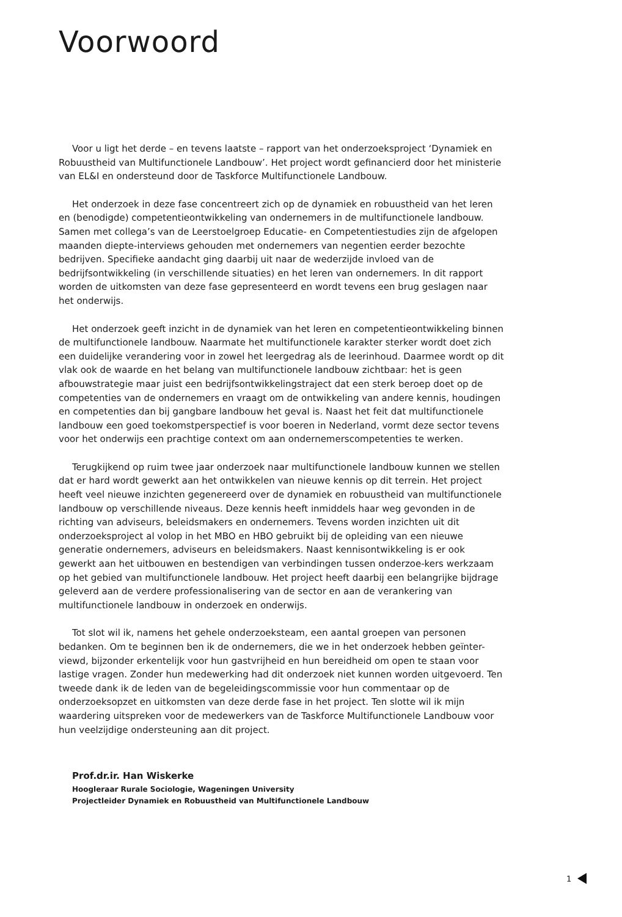Voorwoord
Voor u ligt het derde – en tevens laatste – rapport van het onderzoeksproject ‘Dynamiek en Robuustheid van Multifunctionele Landbouw’. Het project wordt gefinancierd door het ministerie van EL&I en ondersteund door de Taskforce Multifunctionele Landbouw.
Het onderzoek in deze fase concentreert zich op de dynamiek en robuustheid van het leren en (benodigde) competentieontwikkeling van ondernemers in de multifunctionele landbouw. Samen met collega’s van de Leerstoelgroep Educatie- en Competentiestudies zijn de afgelopen maanden diepte-interviews gehouden met ondernemers van negentien eerder bezochte bedrijven. Specifieke aandacht ging daarbij uit naar de wederzijde invloed van de bedrijfsontwikkeling (in verschillende situaties) en het leren van ondernemers. In dit rapport worden de uitkomsten van deze fase gepresenteerd en wordt tevens een brug geslagen naar het onderwijs.
Het onderzoek geeft inzicht in de dynamiek van het leren en competentieontwikkeling binnen de multifunctionele landbouw. Naarmate het multifunctionele karakter sterker wordt doet zich een duidelijke verandering voor in zowel het leergedrag als de leerinhoud. Daarmee wordt op dit vlak ook de waarde en het belang van multifunctionele landbouw zichtbaar: het is geen afbouwstrategie maar juist een bedrijfsontwikkelingstraject dat een sterk beroep doet op de competenties van de ondernemers en vraagt om de ontwikkeling van andere kennis, houdingen en competenties dan bij gangbare landbouw het geval is. Naast het feit dat multifunctionele landbouw een goed toekomstperspectief is voor boeren in Nederland, vormt deze sector tevens voor het onderwijs een prachtige context om aan ondernemerscompetenties te werken.
Terugkijkend op ruim twee jaar onderzoek naar multifunctionele landbouw kunnen we stellen dat er hard wordt gewerkt aan het ontwikkelen van nieuwe kennis op dit terrein. Het project heeft veel nieuwe inzichten gegenereerd over de dynamiek en robuustheid van multifunctionele landbouw op verschillende niveaus. Deze kennis heeft inmiddels haar weg gevonden in de richting van adviseurs, beleidsmakers en ondernemers. Tevens worden inzichten uit dit onderzoeksproject al volop in het MBO en HBO gebruikt bij de opleiding van een nieuwe generatie ondernemers, adviseurs en beleidsmakers. Naast kennisontwikkeling is er ook gewerkt aan het uitbouwen en bestendigen van verbindingen tussen onderzoe-kers werkzaam op het gebied van multifunctionele landbouw. Het project heeft daarbij een belangrijke bijdrage geleverd aan de verdere professionalisering van de sector en aan de verankering van multifunctionele landbouw in onderzoek en onderwijs.
Tot slot wil ik, namens het gehele onderzoeksteam, een aantal groepen van personen bedanken. Om te beginnen ben ik de ondernemers, die we in het onderzoek hebben geïnter-viewd, bijzonder erkentelijk voor hun gastvrijheid en hun bereidheid om open te staan voor lastige vragen. Zonder hun medewerking had dit onderzoek niet kunnen worden uitgevoerd. Ten tweede dank ik de leden van de begeleidingscommissie voor hun commentaar op de onderzoeksopzet en uitkomsten van deze derde fase in het project. Ten slotte wil ik mijn waardering uitspreken voor de medewerkers van de Taskforce Multifunctionele Landbouw voor hun veelzijdige ondersteuning aan dit project.
Prof.dr.ir. Han Wiskerke
Hoogleraar Rurale Sociologie, Wageningen University
Projectleider Dynamiek en Robuustheid van Multifunctionele Landbouw
1